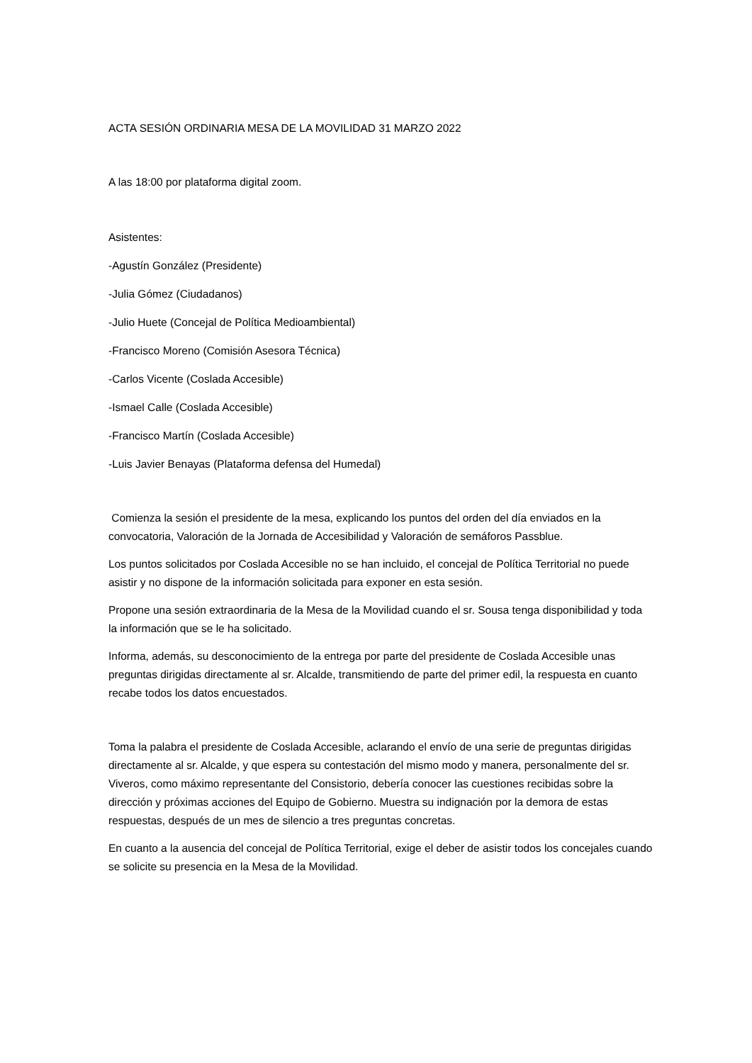ACTA SESIÓN ORDINARIA MESA DE LA MOVILIDAD 31 MARZO 2022
A las 18:00 por plataforma digital zoom.
Asistentes:
-Agustín González (Presidente)
-Julia Gómez (Ciudadanos)
-Julio Huete (Concejal de Política Medioambiental)
-Francisco Moreno (Comisión Asesora Técnica)
-Carlos Vicente (Coslada Accesible)
-Ismael Calle (Coslada Accesible)
-Francisco Martín (Coslada Accesible)
-Luis Javier Benayas (Plataforma defensa del Humedal)
Comienza la sesión el presidente de la mesa, explicando los puntos del orden del día enviados en la convocatoria, Valoración de la Jornada de Accesibilidad y Valoración de semáforos Passblue.
Los puntos solicitados por Coslada Accesible no se han incluido, el concejal de Política Territorial no puede asistir y no dispone de la información solicitada para exponer en esta sesión.
Propone una sesión extraordinaria de la Mesa de la Movilidad cuando el sr. Sousa tenga disponibilidad y toda la información que se le ha solicitado.
Informa, además, su desconocimiento de la entrega por parte del presidente de Coslada Accesible unas preguntas dirigidas directamente al sr. Alcalde, transmitiendo de parte del primer edil, la respuesta en cuanto recabe todos los datos encuestados.
Toma la palabra el presidente de Coslada Accesible, aclarando el envío de una serie de preguntas dirigidas directamente al sr. Alcalde, y que espera su contestación del mismo modo y manera, personalmente del sr. Viveros, como máximo representante del Consistorio, debería conocer las cuestiones recibidas sobre la dirección y próximas acciones del Equipo de Gobierno. Muestra su indignación por la demora de estas respuestas, después de un mes de silencio a tres preguntas concretas.
En cuanto a la ausencia del concejal de Política Territorial, exige el deber de asistir todos los concejales cuando se solicite su presencia en la Mesa de la Movilidad.